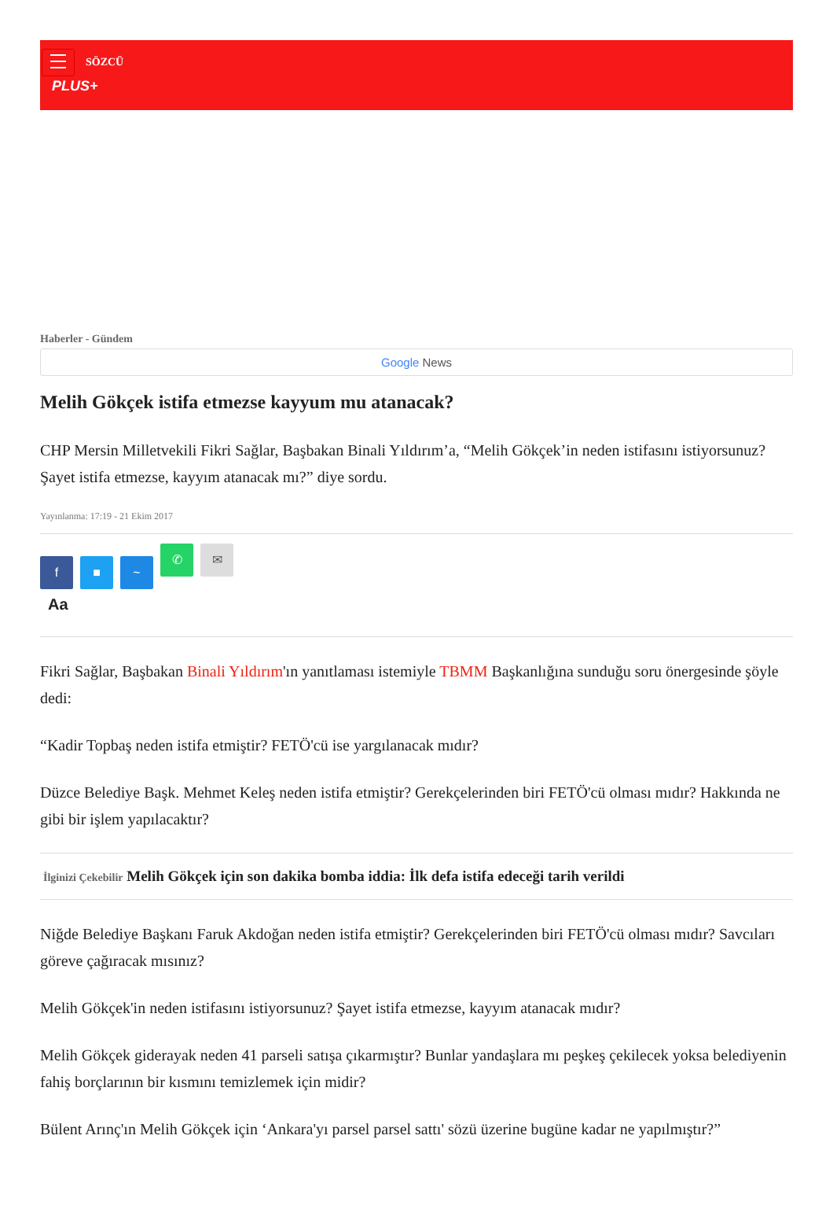SÖZCÜ
PLUS+
Haberler - Gündem
Google News
Melih Gökçek istifa etmezse kayyum mu atanacak?
CHP Mersin Milletvekili Fikri Sağlar, Başbakan Binali Yıldırım’a, “Melih Gökçek’in neden istifasını istiyorsunuz? Şayet istifa etmezse, kayyım atanacak mı?” diye sordu.
Yayınlanma: 17:19 - 21 Ekim 2017
f ■ ~ ✆ ✉
Aa
Fikri Sağlar, Başbakan Binali Yıldırım'ın yanıtlaması istemiyle TBMM Başkanlığına sunduğu soru önergesinde şöyle dedi:
“Kadir Topbaş neden istifa etmiştir? FETÖ'cü ise yargılanacak mıdır?
Düzce Belediye Başk. Mehmet Keleş neden istifa etmiştir? Gerekçelerinden biri FETÖ'cü olması mıdır? Hakkında ne gibi bir işlem yapılacaktır?
İlginizi Çekebilir Melih Gökçek için son dakika bomba iddia: İlk defa istifa edeceği tarih verildi
Niğde Belediye Başkanı Faruk Akdoğan neden istifa etmiştir? Gerekçelerinden biri FETÖ'cü olması mıdır? Savcıları göreve çağıracak mısınız?
Melih Gökçek'in neden istifasını istiyorsunuz? Şayet istifa etmezse, kayyım atanacak mıdır?
Melih Gökçek giderayak neden 41 parseli satışa çıkarmıştır? Bunlar yandaşlara mı peşkeş çekilecek yoksa belediyenin fahiş borçlarının bir kısmını temizlemek için midir?
Bülent Arınç'ın Melih Gökçek için ‘Ankara'yı parsel parsel sattı' sözü üzerine bugüne kadar ne yapılmıştır?”